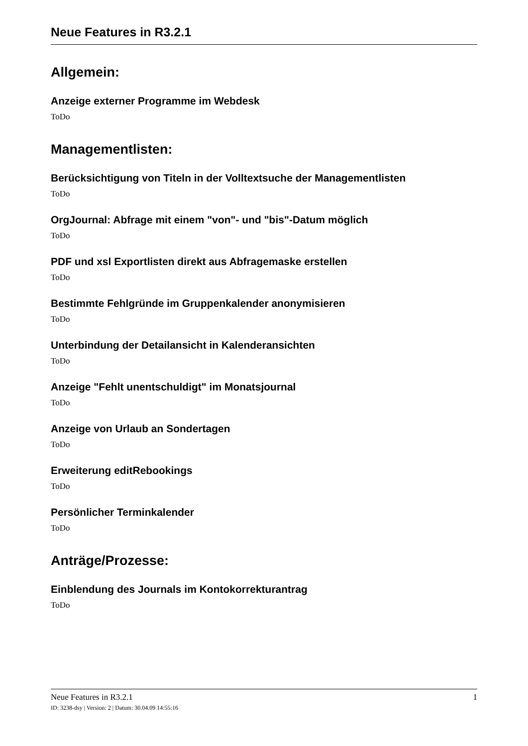Neue Features in R3.2.1
Allgemein:
Anzeige externer Programme im Webdesk
ToDo
Managementlisten:
Berücksichtigung von Titeln in der Volltextsuche der Managementlisten
ToDo
OrgJournal: Abfrage mit einem "von"- und "bis"-Datum möglich
ToDo
PDF und xsl Exportlisten direkt aus Abfragemaske erstellen
ToDo
Bestimmte Fehlgründe im Gruppenkalender anonymisieren
ToDo
Unterbindung der Detailansicht in Kalenderansichten
ToDo
Anzeige "Fehlt unentschuldigt" im Monatsjournal
ToDo
Anzeige von Urlaub an Sondertagen
ToDo
Erweiterung editRebookings
ToDo
Persönlicher Terminkalender
ToDo
Anträge/Prozesse:
Einblendung des Journals im Kontokorrekturantrag
ToDo
Neue Features in R3.2.1 1
ID: 3238-dsy | Version: 2 | Datum: 30.04.09 14:55:16